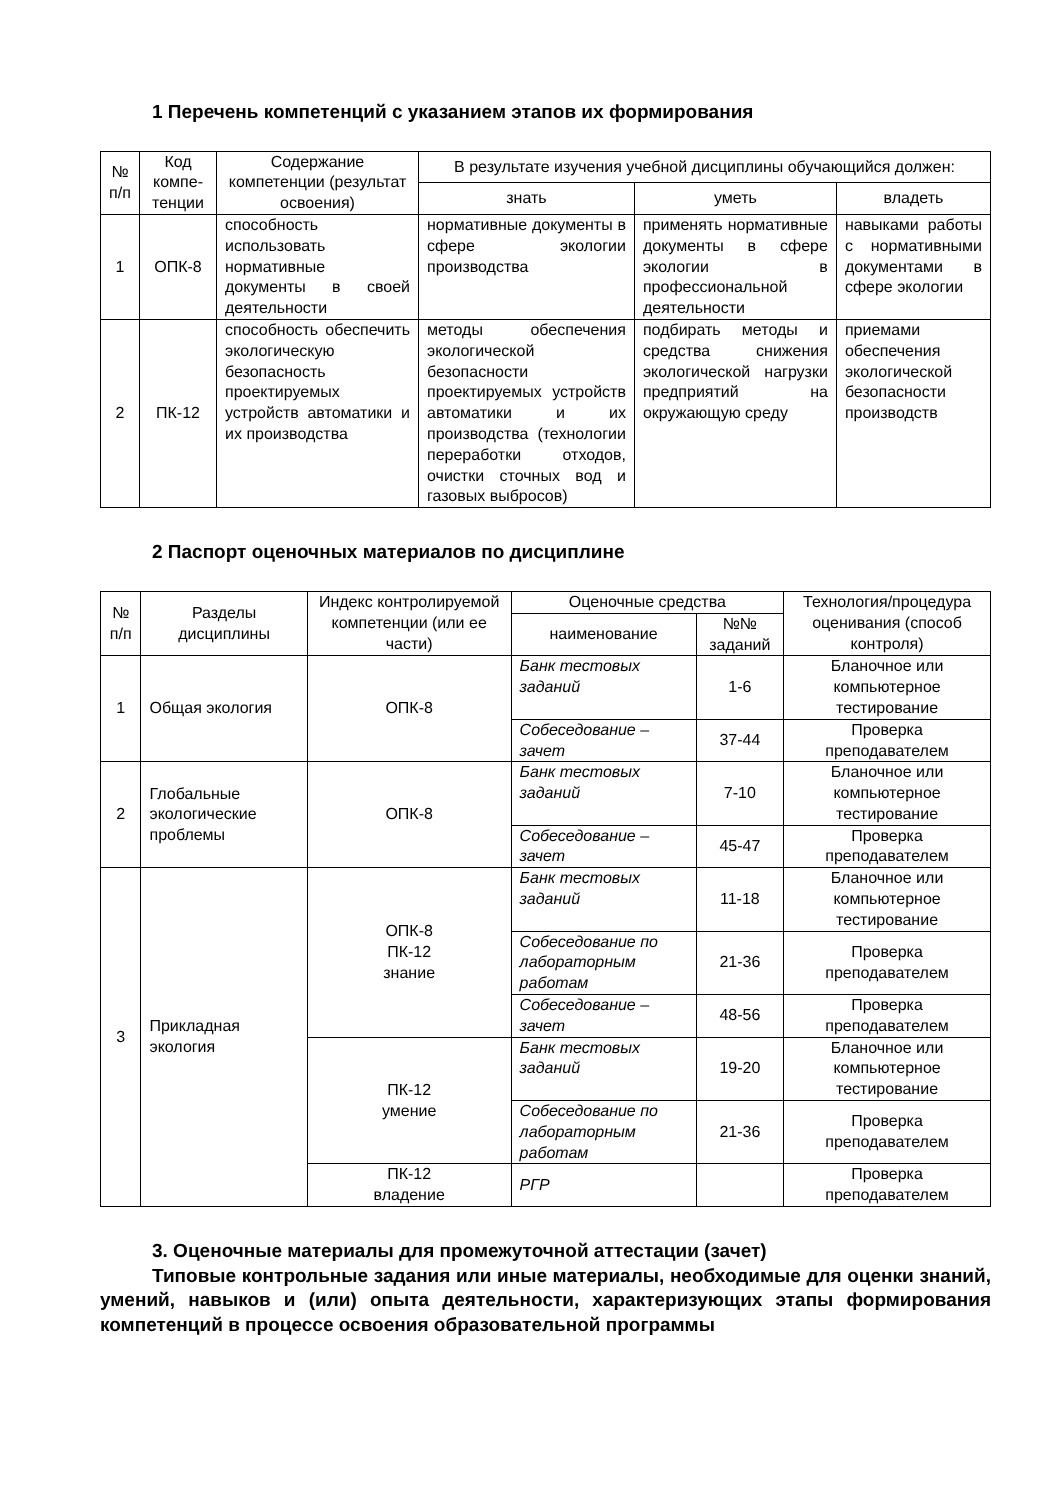1 Перечень компетенций с указанием этапов их формирования
| № п/п | Код компе­тенции | Содержание компетенции (результат освоения) | В результате изучения учебной дисциплины обучающийся должен: | | |
| --- | --- | --- | --- | --- | --- |
| | | | знать | уметь | владеть |
| 1 | ОПК-8 | способность использовать нормативные документы в своей деятельности | нормативные документы в сфере экологии производства | применять нормативные документы в сфере экологии в профессиональной деятельности | навыками работы с нормативными документами в сфере экологии |
| 2 | ПК-12 | способность обеспечить экологическую безопасность проектируемых устройств автоматики и их производства | методы обеспечения экологической безопасности проектируемых устройств автоматики и их производства (технологии переработки отходов, очистки сточных вод и газовых выбросов) | подбирать методы и средства снижения экологической нагрузки предприятий на окружающую среду | приемами обеспечения экологической безопасности производств |
2 Паспорт оценочных материалов по дисциплине
| № п/п | Разделы дисциплины | Индекс контролируемой компетенции (или ее части) | Оценочные средства | | Технология/процедура оценивания (способ контроля) |
| --- | --- | --- | --- | --- | --- |
| | | | наименование | №№ заданий | |
| 1 | Общая экология | ОПК-8 | Банк тестовых заданий | 1-6 | Бланочное или компьютерное тестирование |
| | | | Собеседование – зачет | 37-44 | Проверка преподавателем |
| 2 | Глобальные экологические проблемы | ОПК-8 | Банк тестовых заданий | 7-10 | Бланочное или компьютерное тестирование |
| | | | Собеседование – зачет | 45-47 | Проверка преподавателем |
| 3 | Прикладная экология | ОПК-8 ПК-12 знание | Банк тестовых заданий | 11-18 | Бланочное или компьютерное тестирование |
| | | | Собеседование по лабораторным работам | 21-36 | Проверка преподавателем |
| | | | Собеседование – зачет | 48-56 | Проверка преподавателем |
| | | ПК-12 умение | Банк тестовых заданий | 19-20 | Бланочное или компьютерное тестирование |
| | | | Собеседование по лабораторным работам | 21-36 | Проверка преподавателем |
| | | ПК-12 владение | РГР | | Проверка преподавателем |
3. Оценочные материалы для промежуточной аттестации (зачет)
Типовые контрольные задания или иные материалы, необходимые для оценки знаний, умений, навыков и (или) опыта деятельности, характеризующих этапы формирования компетенций в процессе освоения образовательной программы